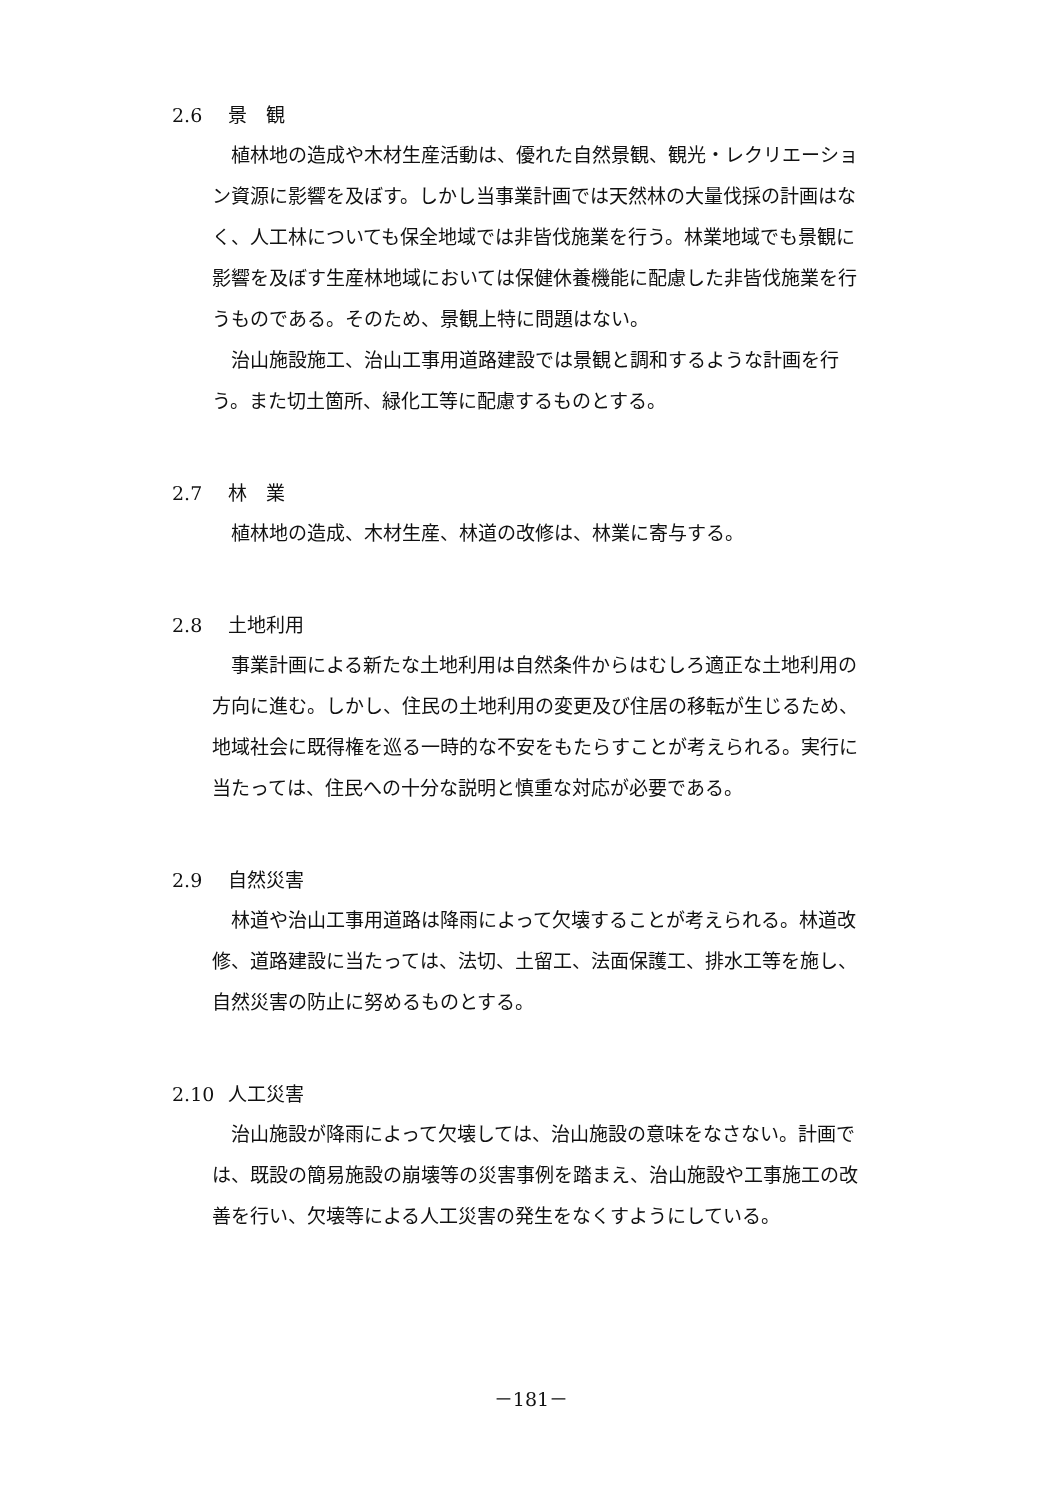2.6 景　観
植林地の造成や木材生産活動は、優れた自然景観、観光・レクリエーション資源に影響を及ぼす。しかし当事業計画では天然林の大量伐採の計画はなく、人工林についても保全地域では非皆伐施業を行う。林業地域でも景観に影響を及ぼす生産林地域においては保健休養機能に配慮した非皆伐施業を行うものである。そのため、景観上特に問題はない。
治山施設施工、治山工事用道路建設では景観と調和するような計画を行う。また切土箇所、緑化工等に配慮するものとする。
2.7 林　業
植林地の造成、木材生産、林道の改修は、林業に寄与する。
2.8 土地利用
事業計画による新たな土地利用は自然条件からはむしろ適正な土地利用の方向に進む。しかし、住民の土地利用の変更及び住居の移転が生じるため、地域社会に既得権を巡る一時的な不安をもたらすことが考えられる。実行に当たっては、住民への十分な説明と慎重な対応が必要である。
2.9 自然災害
林道や治山工事用道路は降雨によって欠壊することが考えられる。林道改修、道路建設に当たっては、法切、土留工、法面保護工、排水工等を施し、自然災害の防止に努めるものとする。
2.10 人工災害
治山施設が降雨によって欠壊しては、治山施設の意味をなさない。計画では、既設の簡易施設の崩壊等の災害事例を踏まえ、治山施設や工事施工の改善を行い、欠壊等による人工災害の発生をなくすようにしている。
－181－